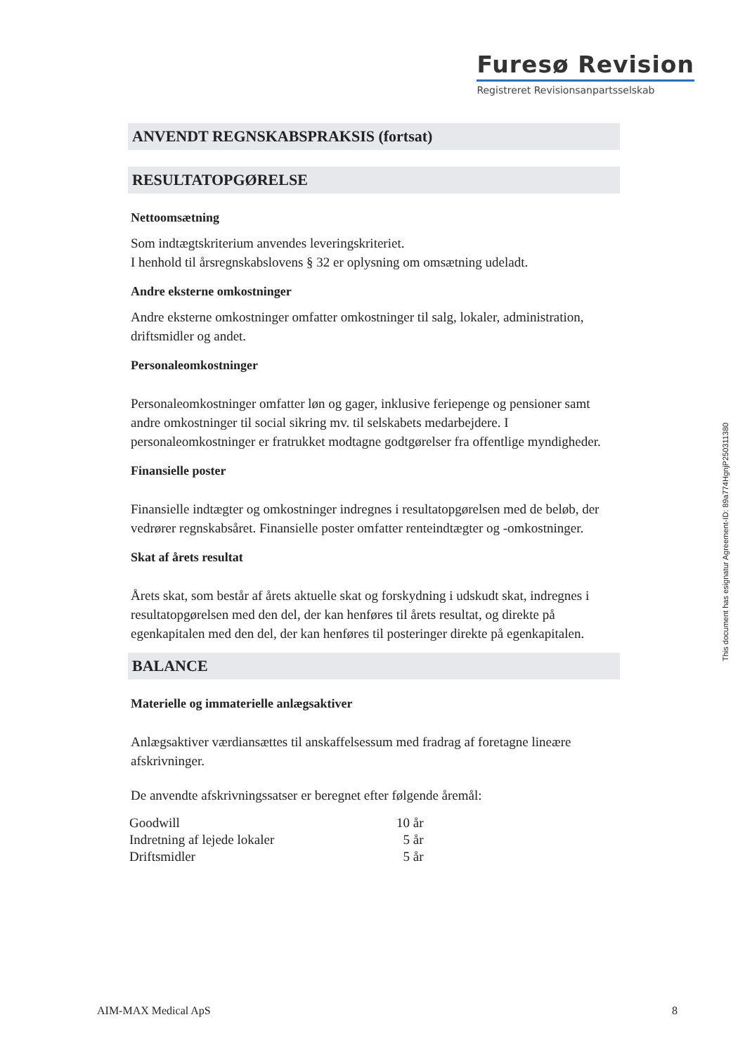Furesø Revision
Registreret Revisionsanpartsselskab
ANVENDT REGNSKABSPRAKSIS (fortsat)
RESULTATOPGØRELSE
Nettoomsætning
Som indtægtskriterium anvendes leveringskriteriet.
I henhold til årsregnskabslovens § 32 er oplysning om omsætning udeladt.
Andre eksterne omkostninger
Andre eksterne omkostninger omfatter omkostninger til salg, lokaler, administration, driftsmidler og andet.
Personaleomkostninger
Personaleomkostninger omfatter løn og gager, inklusive feriepenge og pensioner samt andre omkostninger til social sikring mv. til selskabets medarbejdere. I personaleomkostninger er fratrukket modtagne godtgørelser fra offentlige myndigheder.
Finansielle poster
Finansielle indtægter og omkostninger indregnes i resultatopgørelsen med de beløb, der vedrører regnskabsåret. Finansielle poster omfatter renteindtægter og -omkostninger.
Skat af årets resultat
Årets skat, som består af årets aktuelle skat og forskydning i udskudt skat, indregnes i resultatopgørelsen med den del, der kan henføres til årets resultat, og direkte på egenkapitalen med den del, der kan henføres til posteringer direkte på egenkapitalen.
BALANCE
Materielle og immaterielle anlægsaktiver
Anlægsaktiver værdiansættes til anskaffelsessum med fradrag af foretagne lineære afskrivninger.
De anvendte afskrivningssatser er beregnet efter følgende åremål:
| Goodwill | 10 år |
| Indretning af lejede lokaler | 5 år |
| Driftsmidler | 5 år |
This document has esignatur Agreement-ID: 89a774HgnjP250311380
AIM-MAX Medical ApS 8